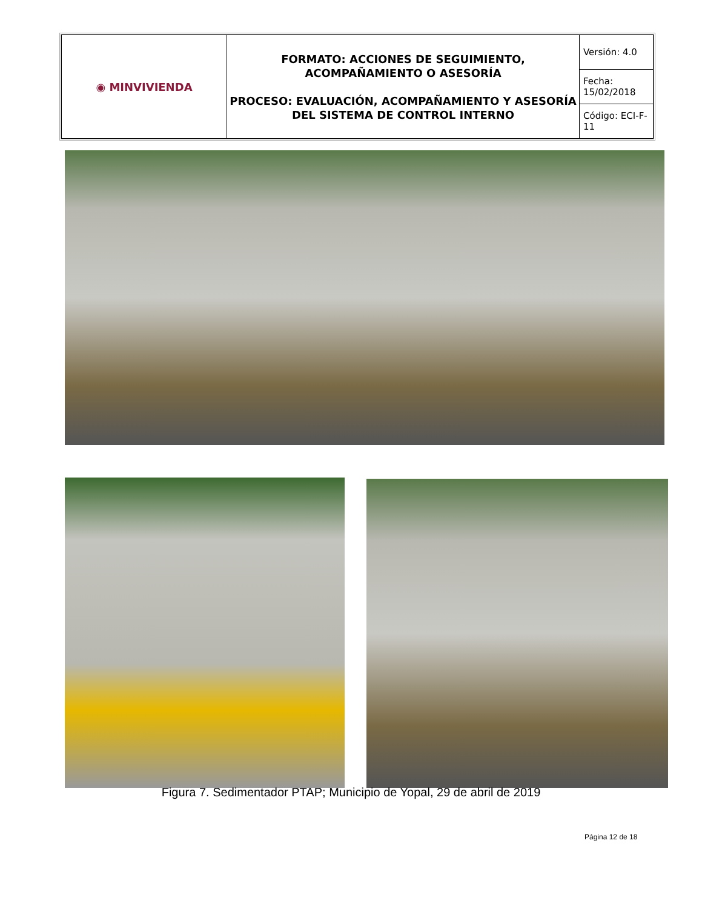| ◉ MINVIVIENDA | FORMATO: ACCIONES DE SEGUIMIENTO, ACOMPAÑAMIENTO O ASESORÍA PROCESO: EVALUACIÓN, ACOMPAÑAMIENTO Y ASESORÍA DEL SISTEMA DE CONTROL INTERNO | Versión: 4.0 |
| | | Fecha: 15/02/2018 |
| | | Código: ECI-F-11 |
Figura 7. Sedimentador PTAP; Municipio de Yopal, 29 de abril de 2019
Página 12 de 18